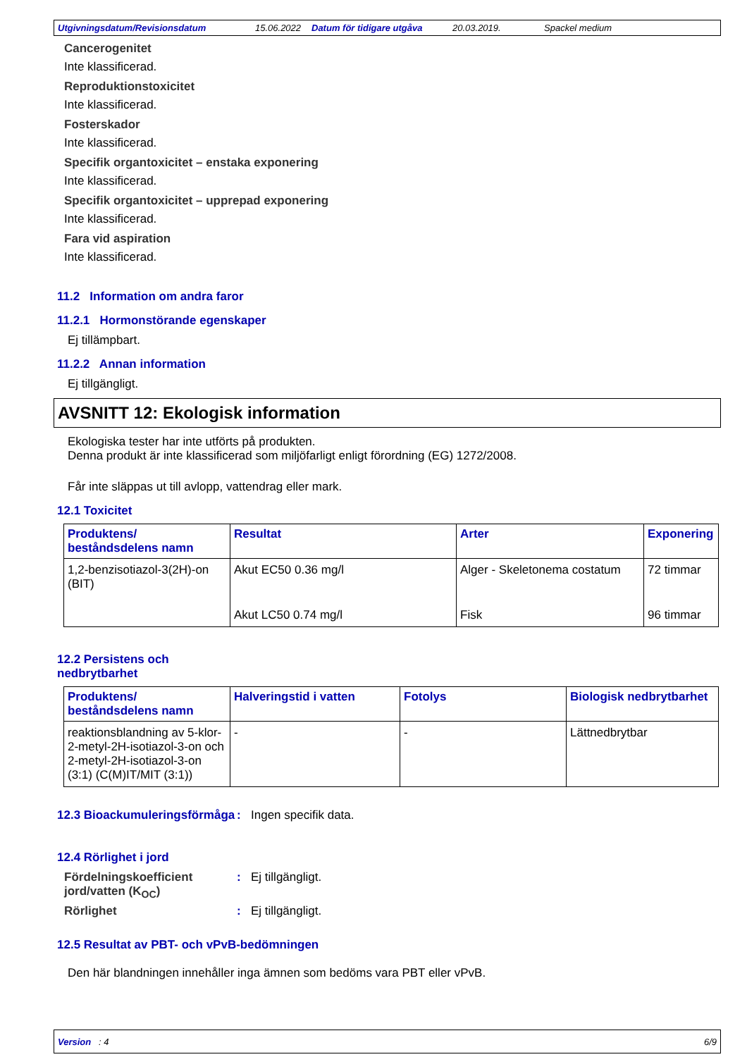Utgivningsdatum/Revisionsdatum 15.06.2022 Datum för tidigare utgåva 20.03.2019. Spackel medium
Cancerogenitet
Inte klassificerad.
Reproduktionstoxicitet
Inte klassificerad.
Fosterskador
Inte klassificerad.
Specifik organtoxicitet – enstaka exponering
Inte klassificerad.
Specifik organtoxicitet – upprepad exponering
Inte klassificerad.
Fara vid aspiration
Inte klassificerad.
11.2 Information om andra faror
11.2.1 Hormonstörande egenskaper
Ej tillämpbart.
11.2.2 Annan information
Ej tillgängligt.
AVSNITT 12: Ekologisk information
Ekologiska tester har inte utförts på produkten.
Denna produkt är inte klassificerad som miljöfarligt enligt förordning (EG) 1272/2008.
Får inte släppas ut till avlopp, vattendrag eller mark.
12.1 Toxicitet
| Produktens/ beståndsdelens namn | Resultat | Arter | Exponering |
| --- | --- | --- | --- |
| 1,2-benzisotiazol-3(2H)-on (BIT) | Akut EC50 0.36 mg/l | Alger - Skeletonema costatum | 72 timmar |
| | Akut LC50 0.74 mg/l | Fisk | 96 timmar |
12.2 Persistens och
nedbrytbarhet
| Produktens/ beståndsdelens namn | Halveringstid i vatten | Fotolys | Biologisk nedbrytbarhet |
| --- | --- | --- | --- |
| reaktionsblandning av 5-klor-2-metyl-2H-isotiazol-3-on och 2-metyl-2H-isotiazol-3-on (3:1) (C(M)IT/MIT (3:1)) | - | - | Lättnedbrytbar |
12.3 Bioackumuleringsförmåga
: Ingen specifik data.
12.4 Rörlighet i jord
Fördelningskoefficient jord/vatten (K<sub>OC</sub>)
: Ej tillgängligt.
Rörlighet : Ej tillgängligt.
12.5 Resultat av PBT- och vPvB-bedömningen
Den här blandningen innehåller inga ämnen som bedöms vara PBT eller vPvB.
Version : 4 6/9